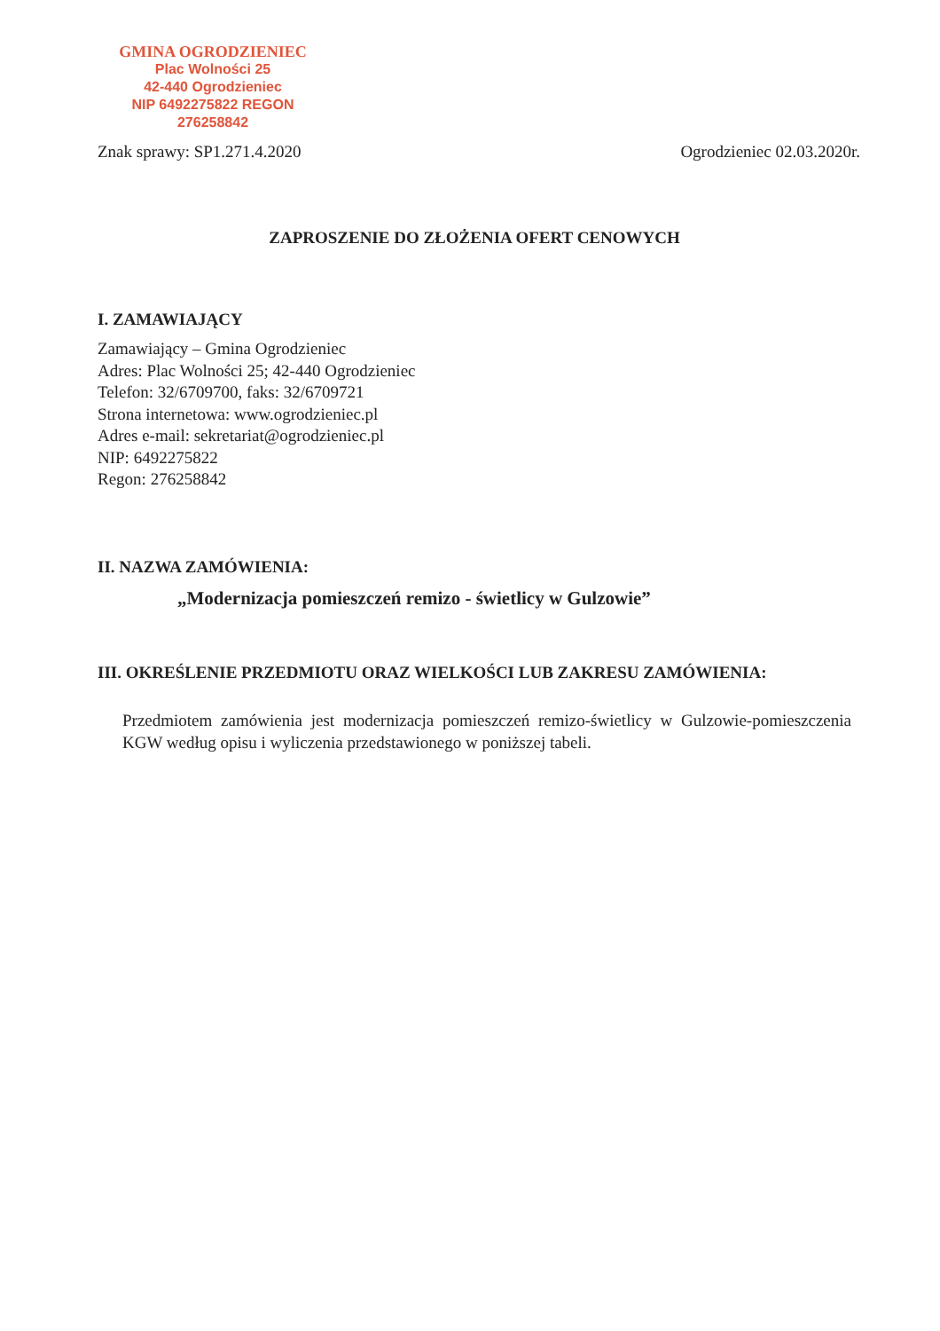GMINA OGRODZIENIEC
Plac Wolności 25
42-440 Ogrodzieniec
NIP 6492275822 REGON 276258842
Znak sprawy: SP1.271.4.2020 Ogrodzieniec 02.03.2020r.
ZAPROSZENIE DO ZŁOŻENIA OFERT CENOWYCH
I. ZAMAWIAJĄCY
Zamawiający – Gmina Ogrodzieniec
Adres: Plac Wolności 25; 42-440 Ogrodzieniec
Telefon: 32/6709700, faks: 32/6709721
Strona internetowa: www.ogrodzieniec.pl
Adres e-mail: sekretariat@ogrodzieniec.pl
NIP: 6492275822
Regon: 276258842
II. NAZWA ZAMÓWIENIA:
„Modernizacja pomieszczeń remizo - świetlicy w Gulzowie”
III. OKREŚLENIE PRZEDMIOTU ORAZ WIELKOŚCI LUB ZAKRESU ZAMÓWIENIA:
Przedmiotem zamówienia jest modernizacja pomieszczeń remizo-świetlicy w Gulzowie-pomieszczenia KGW według opisu i wyliczenia przedstawionego w poniższej tabeli.